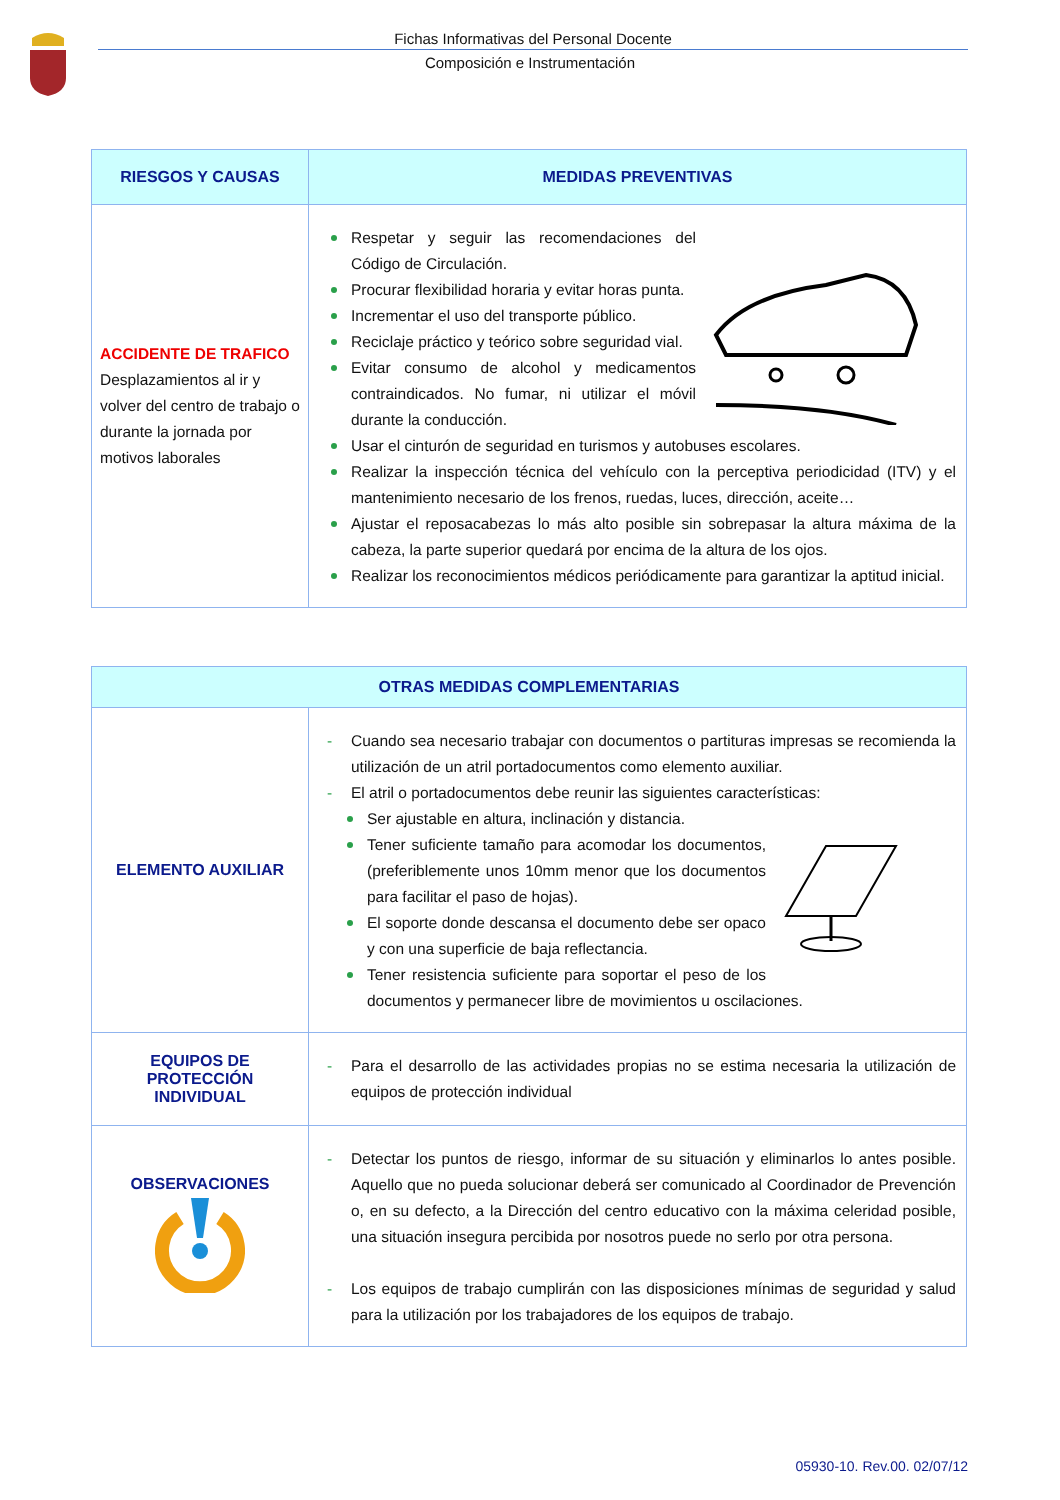Fichas Informativas del Personal Docente
Composición e Instrumentación
| RIESGOS Y CAUSAS | MEDIDAS PREVENTIVAS |
| --- | --- |
| ACCIDENTE DE TRAFICO Desplazamientos al ir y volver del centro de trabajo o durante la jornada por motivos laborales | Respetar y seguir las recomendaciones del Código de Circulación. Procurar flexibilidad horaria y evitar horas punta. Incrementar el uso del transporte público. Reciclaje práctico y teórico sobre seguridad vial. Evitar consumo de alcohol y medicamentos contraindicados. No fumar, ni utilizar el móvil durante la conducción. Usar el cinturón de seguridad en turismos y autobuses escolares. Realizar la inspección técnica del vehículo con la perceptiva periodicidad (ITV) y el mantenimiento necesario de los frenos, ruedas, luces, dirección, aceite… Ajustar el reposacabezas lo más alto posible sin sobrepasar la altura máxima de la cabeza, la parte superior quedará por encima de la altura de los ojos. Realizar los reconocimientos médicos periódicamente para garantizar la aptitud inicial. |
| OTRAS MEDIDAS COMPLEMENTARIAS | |
| --- | --- |
| ELEMENTO AUXILIAR | - Cuando sea necesario trabajar con documentos o partituras impresas se recomienda la utilización de un atril portadocumentos como elemento auxiliar. - El atril o portadocumentos debe reunir las siguientes características: Ser ajustable en altura, inclinación y distancia. Tener suficiente tamaño para acomodar los documentos, (preferiblemente unos 10mm menor que los documentos para facilitar el paso de hojas). El soporte donde descansa el documento debe ser opaco y con una superficie de baja reflectancia. Tener resistencia suficiente para soportar el peso de los documentos y permanecer libre de movimientos u oscilaciones. |
| EQUIPOS DE PROTECCIÓN INDIVIDUAL | - Para el desarrollo de las actividades propias no se estima necesaria la utilización de equipos de protección individual |
| OBSERVACIONES | - Detectar los puntos de riesgo, informar de su situación y eliminarlos lo antes posible. Aquello que no pueda solucionar deberá ser comunicado al Coordinador de Prevención o, en su defecto, a la Dirección del centro educativo con la máxima celeridad posible, una situación insegura percibida por nosotros puede no serlo por otra persona. - Los equipos de trabajo cumplirán con las disposiciones mínimas de seguridad y salud para la utilización por los trabajadores de los equipos de trabajo. |
05930-10. Rev.00. 02/07/12